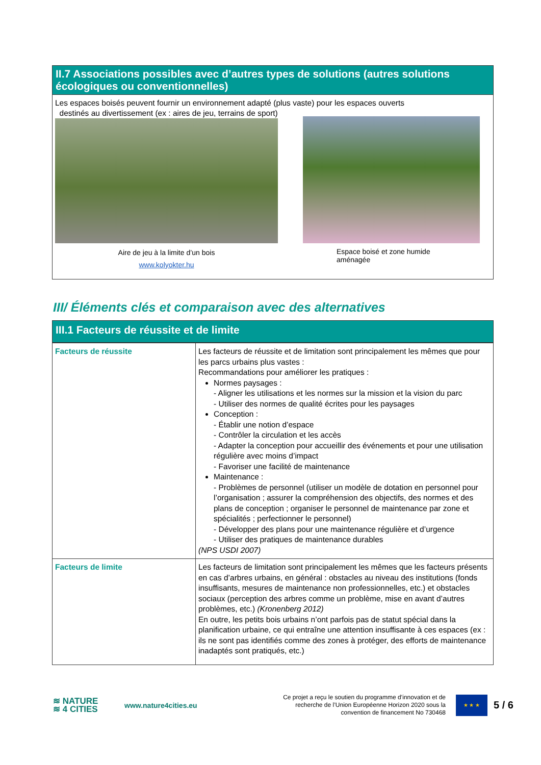II.7 Associations possibles avec d’autres types de solutions (autres solutions écologiques ou conventionnelles)
Les espaces boisés peuvent fournir un environnement adapté (plus vaste) pour les espaces ouverts
destinés au divertissement (ex : aires de jeu, terrains de sport)
Aire de jeu à la limite d’un bois
www.kolyokter.hu
Espace boisé et zone humide
aménagée
III/ Éléments clés et comparaison avec des alternatives
III.1 Facteurs de réussite et de limite
| Facteurs de réussite | Les facteurs de réussite et de limitation sont principalement les mêmes que pour les parcs urbains plus vastes : Recommandations pour améliorer les pratiques : Normes paysages : - Aligner les utilisations et les normes sur la mission et la vision du parc - Utiliser des normes de qualité écrites pour les paysages Conception : - Établir une notion d’espace - Contrôler la circulation et les accès - Adapter la conception pour accueillir des événements et pour une utilisation régulière avec moins d’impact - Favoriser une facilité de maintenance Maintenance : - Problèmes de personnel (utiliser un modèle de dotation en personnel pour l’organisation ; assurer la compréhension des objectifs, des normes et des plans de conception ; organiser le personnel de maintenance par zone et spécialités ; perfectionner le personnel) - Développer des plans pour une maintenance régulière et d’urgence - Utiliser des pratiques de maintenance durables (NPS USDI 2007) |
| Facteurs de limite | Les facteurs de limitation sont principalement les mêmes que les facteurs présents en cas d’arbres urbains, en général : obstacles au niveau des institutions (fonds insuffisants, mesures de maintenance non professionnelles, etc.) et obstacles sociaux (perception des arbres comme un problème, mise en avant d’autres problèmes, etc.) (Kronenberg 2012) En outre, les petits bois urbains n’ont parfois pas de statut spécial dans la planification urbaine, ce qui entraîne une attention insuffisante à ces espaces (ex : ils ne sont pas identifiés comme des zones à protéger, des efforts de maintenance inadaptés sont pratiqués, etc.) |
≋ NATURE
≋ 4 CITIES
www.nature4cities.eu
Ce projet a reçu le soutien du programme d’innovation et de recherche de l’Union Européenne Horizon 2020 sous la convention de financement No 730468
★ ★ ★
5 / 6